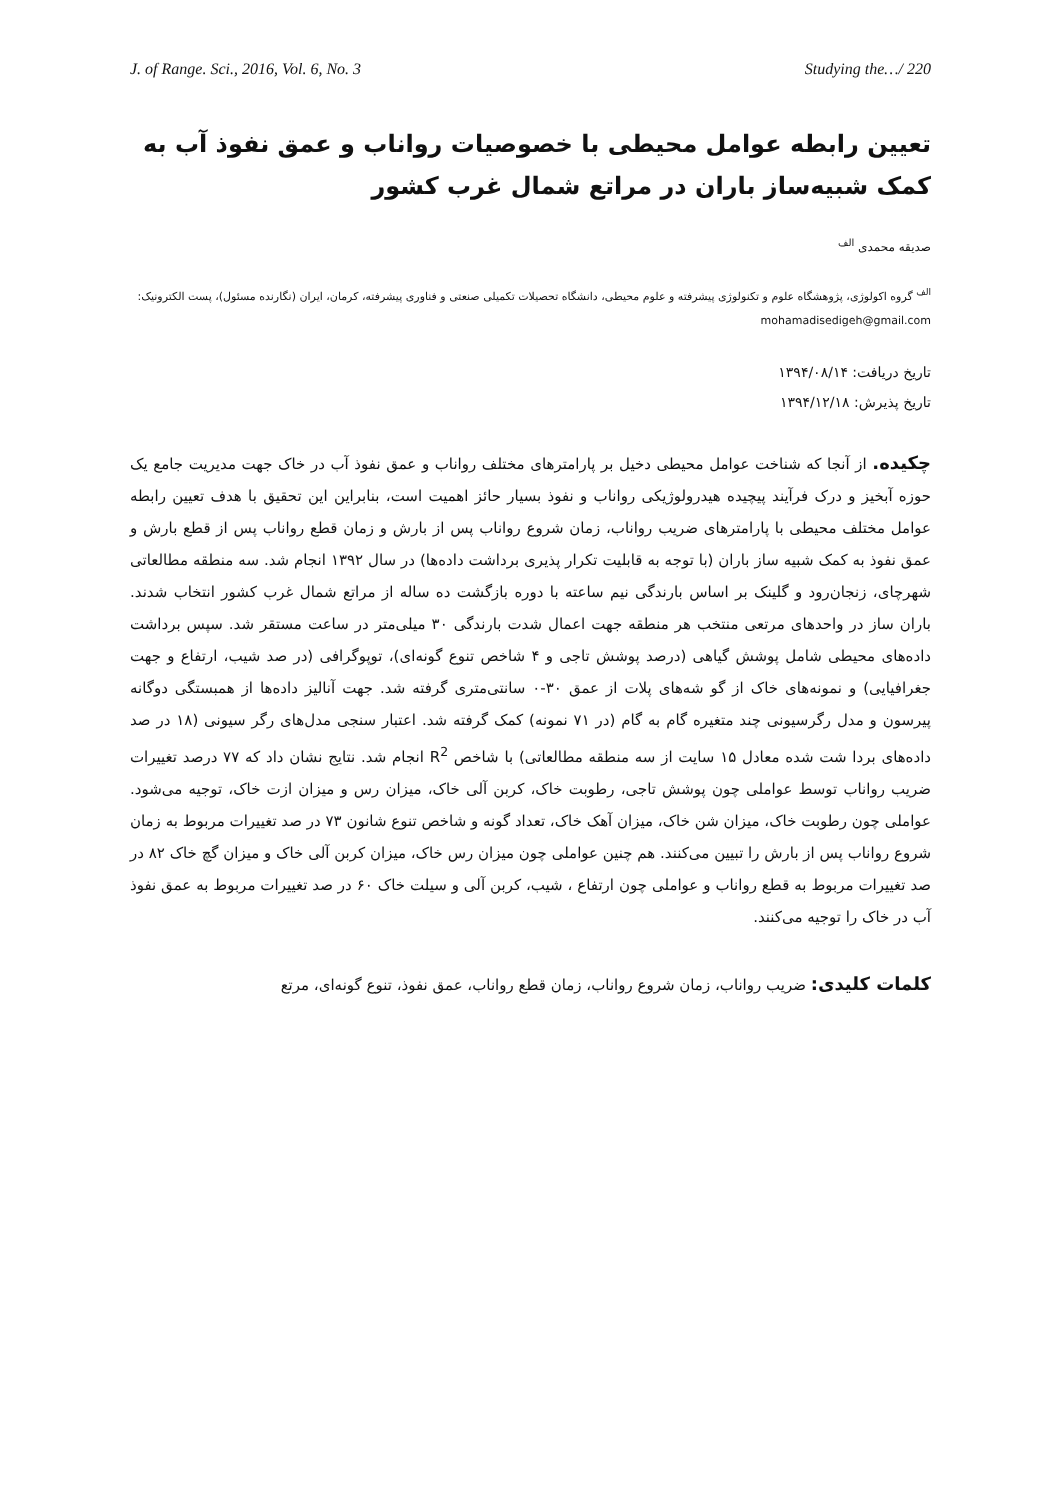J. of Range. Sci., 2016, Vol. 6, No. 3 Studying the…/ 220
تعیین رابطه عوامل محیطی با خصوصیات رواناب و عمق نفوذ آب به کمک شبیه‌ساز باران در مراتع شمال غرب کشور
صدیقه محمدی <sup>الف</sup>
<sup>الف</sup> گروه اکولوژی، پژوهشگاه علوم و تکنولوژی پیشرفته و علوم محیطی، دانشگاه تحصیلات تکمیلی صنعتی و فناوری پیشرفته، کرمان، ایران (نگارنده مسئول)، پست الکترونیک: mohamadisedigeh@gmail.com
تاریخ دریافت: ۱۳۹۴/۰۸/۱۴
تاریخ پذیرش: ۱۳۹۴/۱۲/۱۸
چکیده. از آنجا که شناخت عوامل محیطی دخیل بر پارامترهای مختلف رواناب و عمق نفوذ آب در خاک جهت مدیریت جامع یک حوزه آبخیز و درک فرآیند پیچیده هیدرولوژیکی رواناب و نفوذ بسیار حائز اهمیت است، بنابراین این تحقیق با هدف تعیین رابطه عوامل مختلف محیطی با پارامترهای ضریب رواناب، زمان شروع رواناب پس از بارش و زمان قطع رواناب پس از قطع بارش و عمق نفوذ به کمک شبیه ساز باران (با توجه به قابلیت تکرار پذیری برداشت داده‌ها) در سال ۱۳۹۲ انجام شد. سه منطقه مطالعاتی شهرچای، زنجان‌رود و گلینک بر اساس بارندگی نیم ساعته با دوره بازگشت ده ساله از مراتع شمال غرب کشور انتخاب شدند. باران ساز در واحدهای مرتعی منتخب هر منطقه جهت اعمال شدت بارندگی ۳۰ میلی‌متر در ساعت مستقر شد. سپس برداشت داده‌های محیطی شامل پوشش گیاهی (درصد پوشش تاجی و ۴ شاخص تنوع گونه‌ای)، توپوگرافی (در صد شیب، ارتفاع و جهت جغرافیایی) و نمونه‌های خاک از گو شه‌های پلات از عمق ۳۰-۰ سانتی‌متری گرفته شد. جهت آنالیز داده‌ها از همبستگی دوگانه پیرسون و مدل رگرسیونی چند متغیره گام به گام (در ۷۱ نمونه) کمک گرفته شد. اعتبار سنجی مدل‌های رگر سیونی (۱۸ در صد داده‌های بردا شت شده معادل ۱۵ سایت از سه منطقه مطالعاتی) با شاخص R<sup>2</sup> انجام شد. نتایج نشان داد که ۷۷ درصد تغییرات ضریب رواناب توسط عواملی چون پوشش تاجی، رطوبت خاک، کربن آلی خاک، میزان رس و میزان ازت خاک، توجیه می‌شود. عواملی چون رطوبت خاک، میزان شن خاک، میزان آهک خاک، تعداد گونه و شاخص تنوع شانون ۷۳ در صد تغییرات مربوط به زمان شروع رواناب پس از بارش را تبیین می‌کنند. هم چنین عواملی چون میزان رس خاک، میزان کربن آلی خاک و میزان گچ خاک ۸۲ در صد تغییرات مربوط به قطع رواناب و عواملی چون ارتفاع ، شیب، کربن آلی و سیلت خاک ۶۰ در صد تغییرات مربوط به عمق نفوذ آب در خاک را توجیه می‌کنند.
کلمات کلیدی: ضریب رواناب، زمان شروع رواناب، زمان قطع رواناب، عمق نفوذ، تنوع گونه‌ای، مرتع